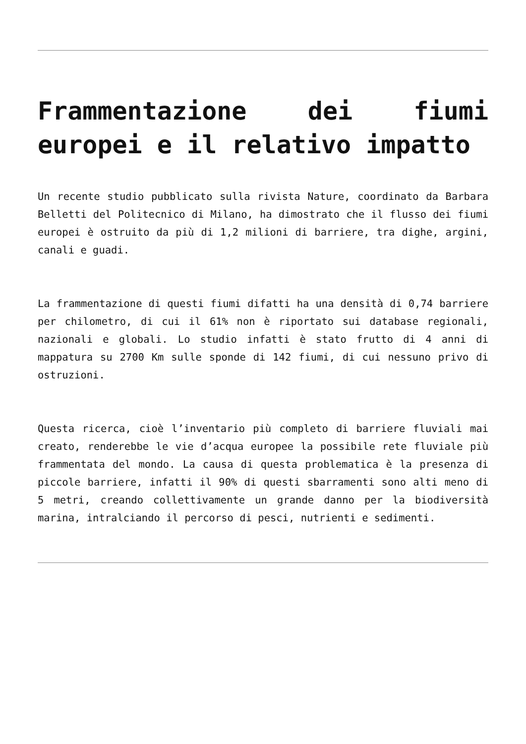Frammentazione dei fiumi europei e il relativo impatto
Un recente studio pubblicato sulla rivista Nature, coordinato da Barbara Belletti del Politecnico di Milano, ha dimostrato che il flusso dei fiumi europei è ostruito da più di 1,2 milioni di barriere, tra dighe, argini, canali e guadi.
La frammentazione di questi fiumi difatti ha una densità di 0,74 barriere per chilometro, di cui il 61% non è riportato sui database regionali, nazionali e globali. Lo studio infatti è stato frutto di 4 anni di mappatura su 2700 Km sulle sponde di 142 fiumi, di cui nessuno privo di ostruzioni.
Questa ricerca, cioè l’inventario più completo di barriere fluviali mai creato, renderebbe le vie d’acqua europee la possibile rete fluviale più frammentata del mondo. La causa di questa problematica è la presenza di piccole barriere, infatti il 90% di questi sbarramenti sono alti meno di 5 metri, creando collettivamente un grande danno per la biodiversità marina, intralciando il percorso di pesci, nutrienti e sedimenti.